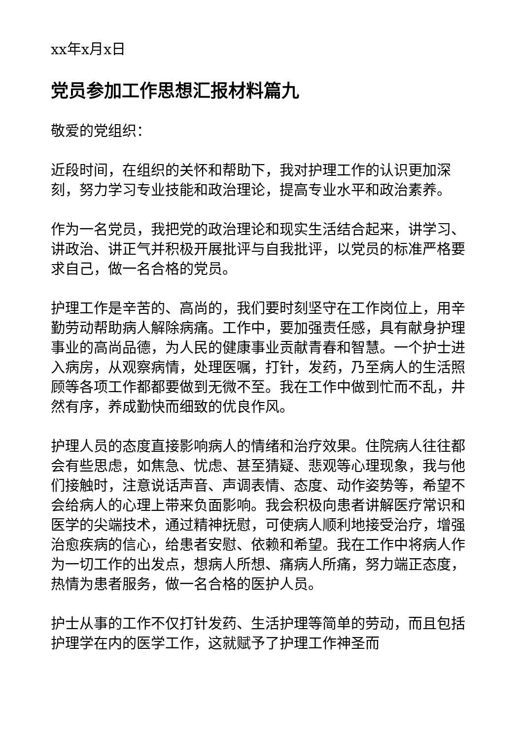xx年x月x日
党员参加工作思想汇报材料篇九
敬爱的党组织：
近段时间，在组织的关怀和帮助下，我对护理工作的认识更加深刻，努力学习专业技能和政治理论，提高专业水平和政治素养。
作为一名党员，我把党的政治理论和现实生活结合起来，讲学习、讲政治、讲正气并积极开展批评与自我批评，以党员的标准严格要求自己，做一名合格的党员。
护理工作是辛苦的、高尚的，我们要时刻坚守在工作岗位上，用辛勤劳动帮助病人解除病痛。工作中，要加强责任感，具有献身护理事业的高尚品德，为人民的健康事业贡献青春和智慧。一个护士进入病房，从观察病情，处理医嘱，打针，发药，乃至病人的生活照顾等各项工作都都要做到无微不至。我在工作中做到忙而不乱，井然有序，养成勤快而细致的优良作风。
护理人员的态度直接影响病人的情绪和治疗效果。住院病人往往都会有些思虑，如焦急、忧虑、甚至猜疑、悲观等心理现象，我与他们接触时，注意说话声音、声调表情、态度、动作姿势等，希望不会给病人的心理上带来负面影响。我会积极向患者讲解医疗常识和医学的尖端技术，通过精神抚慰，可使病人顺利地接受治疗，增强治愈疾病的信心，给患者安慰、依赖和希望。我在工作中将病人作为一切工作的出发点，想病人所想、痛病人所痛，努力端正态度，热情为患者服务，做一名合格的医护人员。
护士从事的工作不仅打针发药、生活护理等简单的劳动，而且包括护理学在内的医学工作，这就赋予了护理工作神圣而